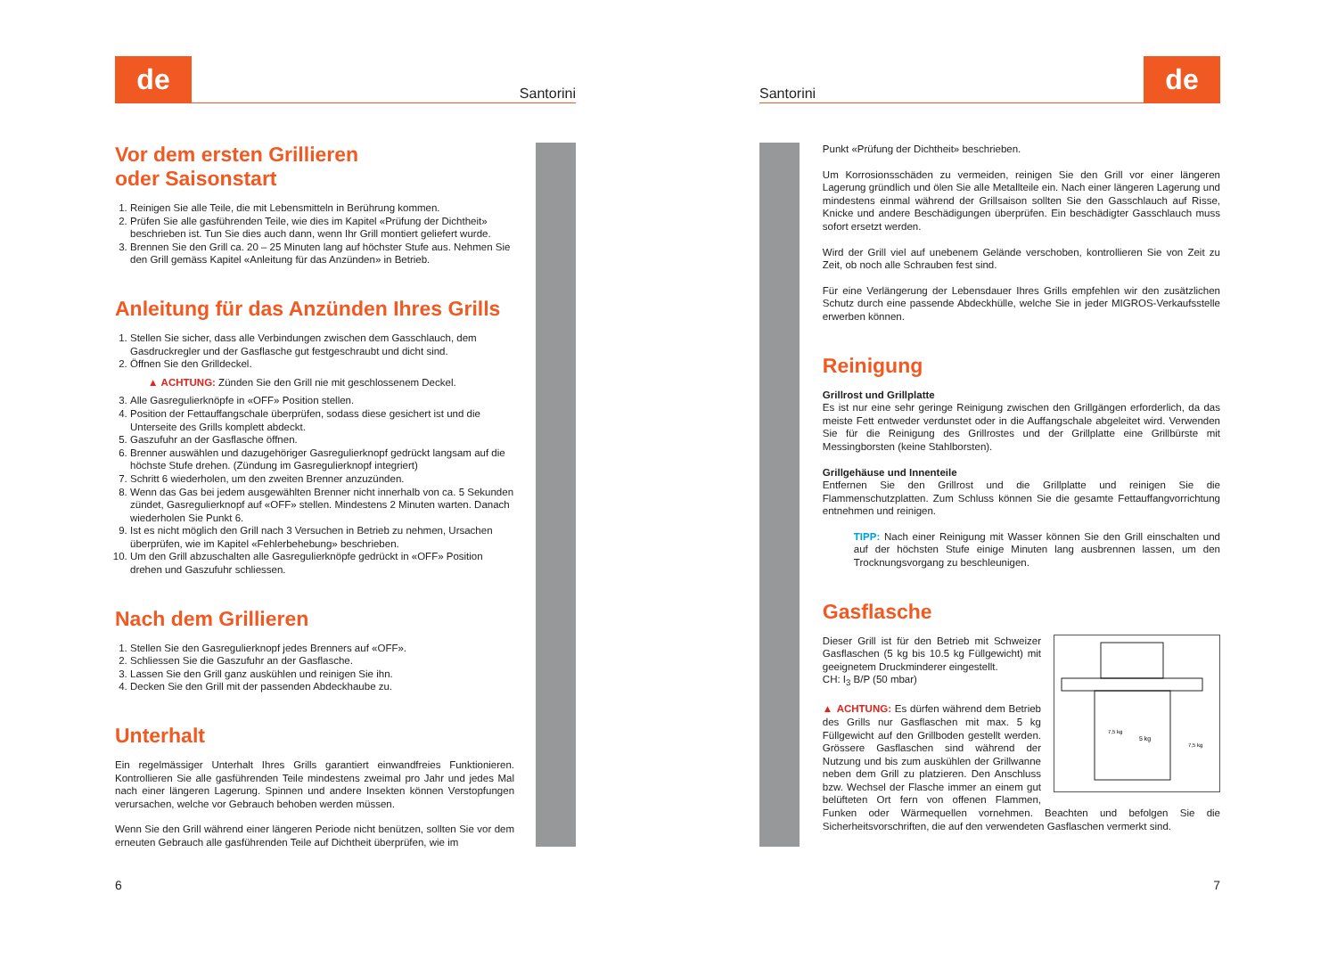de
Santorini
Vor dem ersten Grillieren
oder Saisonstart
1. Reinigen Sie alle Teile, die mit Lebensmitteln in Berührung kommen.
2. Prüfen Sie alle gasführenden Teile, wie dies im Kapitel «Prüfung der Dichtheit» beschrieben ist. Tun Sie dies auch dann, wenn Ihr Grill montiert geliefert wurde.
3. Brennen Sie den Grill ca. 20 – 25 Minuten lang auf höchster Stufe aus. Nehmen Sie den Grill gemäss Kapitel «Anleitung für das Anzünden» in Betrieb.
Anleitung für das Anzünden Ihres Grills
1. Stellen Sie sicher, dass alle Verbindungen zwischen dem Gasschlauch, dem Gasdruckregler und der Gasflasche gut festgeschraubt und dicht sind.
2. Öffnen Sie den Grilldeckel.
▲ ACHTUNG: Zünden Sie den Grill nie mit geschlossenem Deckel.
3. Alle Gasregulierknöpfe in «OFF» Position stellen.
4. Position der Fettauffangschale überprüfen, sodass diese gesichert ist und die Unterseite des Grills komplett abdeckt.
5. Gaszufuhr an der Gasflasche öffnen.
6. Brenner auswählen und dazugehöriger Gasregulierknopf gedrückt langsam auf die höchste Stufe drehen. (Zündung im Gasregulierknopf integriert)
7. Schritt 6 wiederholen, um den zweiten Brenner anzuzünden.
8. Wenn das Gas bei jedem ausgewählten Brenner nicht innerhalb von ca. 5 Sekunden zündet, Gasregulierknopf auf «OFF» stellen. Mindestens 2 Minuten warten. Danach wiederholen Sie Punkt 6.
9. Ist es nicht möglich den Grill nach 3 Versuchen in Betrieb zu nehmen, Ursachen überprüfen, wie im Kapitel «Fehlerbehebung» beschrieben.
10. Um den Grill abzuschalten alle Gasregulierknöpfe gedrückt in «OFF» Position drehen und Gaszufuhr schliessen.
Nach dem Grillieren
1. Stellen Sie den Gasregulierknopf jedes Brenners auf «OFF».
2. Schliessen Sie die Gaszufuhr an der Gasflasche.
3. Lassen Sie den Grill ganz auskühlen und reinigen Sie ihn.
4. Decken Sie den Grill mit der passenden Abdeckhaube zu.
Unterhalt
Ein regelmässiger Unterhalt Ihres Grills garantiert einwandfreies Funktionieren. Kontrollieren Sie alle gasführenden Teile mindestens zweimal pro Jahr und jedes Mal nach einer längeren Lagerung. Spinnen und andere Insekten können Verstopfungen verursachen, welche vor Gebrauch behoben werden müssen.
Wenn Sie den Grill während einer längeren Periode nicht benützen, sollten Sie vor dem erneuten Gebrauch alle gasführenden Teile auf Dichtheit überprüfen, wie im
6
Santorini
de
Punkt «Prüfung der Dichtheit» beschrieben.
Um Korrosionsschäden zu vermeiden, reinigen Sie den Grill vor einer längeren Lagerung gründlich und ölen Sie alle Metallteile ein. Nach einer längeren Lagerung und mindestens einmal während der Grillsaison sollten Sie den Gasschlauch auf Risse, Knicke und andere Beschädigungen überprüfen. Ein beschädigter Gasschlauch muss sofort ersetzt werden.
Wird der Grill viel auf unebenem Gelände verschoben, kontrollieren Sie von Zeit zu Zeit, ob noch alle Schrauben fest sind.
Für eine Verlängerung der Lebensdauer Ihres Grills empfehlen wir den zusätzlichen Schutz durch eine passende Abdeckhülle, welche Sie in jeder MIGROS-Verkaufsstelle erwerben können.
Reinigung
Grillrost und Grillplatte
Es ist nur eine sehr geringe Reinigung zwischen den Grillgängen erforderlich, da das meiste Fett entweder verdunstet oder in die Auffangschale abgeleitet wird. Verwenden Sie für die Reinigung des Grillrostes und der Grillplatte eine Grillbürste mit Messingborsten (keine Stahlborsten).
Grillgehäuse und Innenteile
Entfernen Sie den Grillrost und die Grillplatte und reinigen Sie die Flammenschutzplatten. Zum Schluss können Sie die gesamte Fettauffangvorrichtung entnehmen und reinigen.
TIPP: Nach einer Reinigung mit Wasser können Sie den Grill einschalten und auf der höchsten Stufe einige Minuten lang ausbrennen lassen, um den Trocknungsvorgang zu beschleunigen.
Gasflasche
7,5 kg
5 kg
7,5 kg
Dieser Grill ist für den Betrieb mit Schweizer Gasflaschen (5 kg bis 10.5 kg Füllgewicht) mit geeignetem Druckminderer eingestellt.
CH: I<sub>3</sub> B/P (50 mbar)
▲ ACHTUNG: Es dürfen während dem Betrieb des Grills nur Gasflaschen mit max. 5 kg Füllgewicht auf den Grillboden gestellt werden. Grössere Gasflaschen sind während der Nutzung und bis zum auskühlen der Grillwanne neben dem Grill zu platzieren. Den Anschluss bzw. Wechsel der Flasche immer an einem gut belüfteten Ort fern von offenen Flammen, Funken oder Wärmequellen vornehmen. Beachten und befolgen Sie die Sicherheitsvorschriften, die auf den verwendeten Gasflaschen vermerkt sind.
7